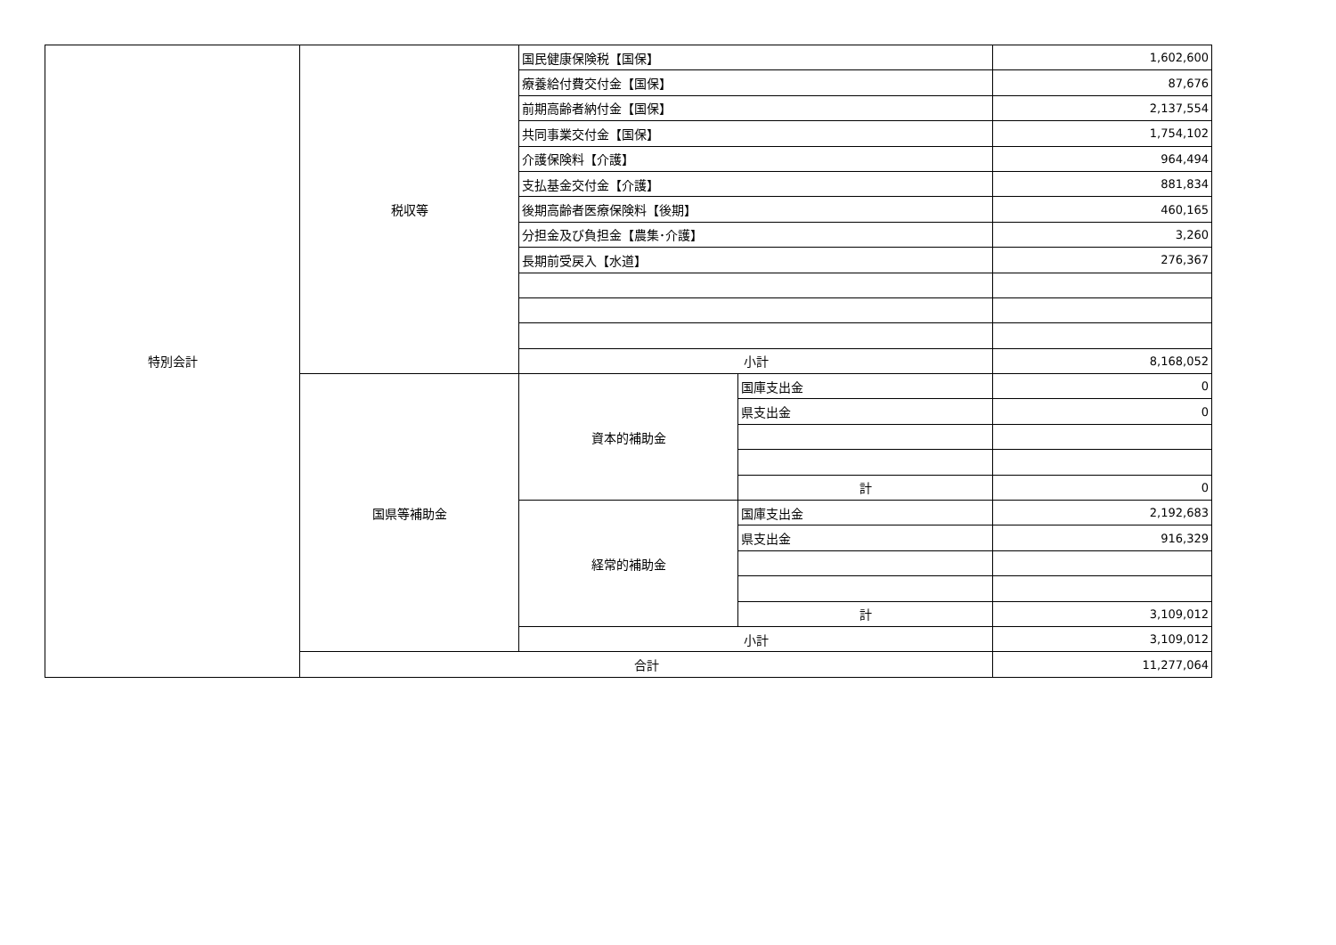| 特別会計 | 税収等 | 国民健康保険税【国保】 | | 1,602,600 |
| | | 療養給付費交付金【国保】 | | 87,676 |
| | | 前期高齢者納付金【国保】 | | 2,137,554 |
| | | 共同事業交付金【国保】 | | 1,754,102 |
| | | 介護保険料【介護】 | | 964,494 |
| | | 支払基金交付金【介護】 | | 881,834 |
| | | 後期高齢者医療保険料【後期】 | | 460,165 |
| | | 分担金及び負担金【農集･介護】 | | 3,260 |
| | | 長期前受戻入【水道】 | | 276,367 |
| | | 小計 | | 8,168,052 |
| | 国県等補助金 | 資本的補助金 | 国庫支出金 | 0 |
| | | | 県支出金 | 0 |
| | | | 計 | 0 |
| | | 経常的補助金 | 国庫支出金 | 2,192,683 |
| | | | 県支出金 | 916,329 |
| | | | 計 | 3,109,012 |
| | | 小計 | | 3,109,012 |
| | 合計 | | | 11,277,064 |